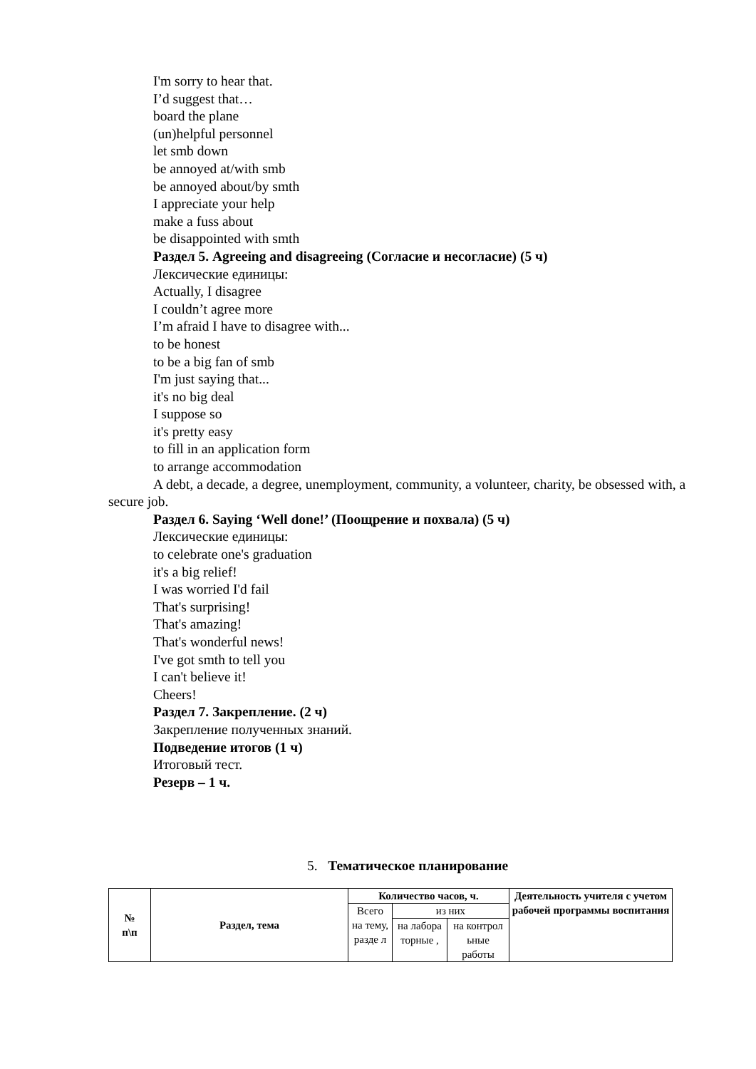I'm sorry to hear that.
I’d suggest that…
board the plane
(un)helpful personnel
let smb down
be annoyed at/with smb
be annoyed about/by smth
I appreciate your help
make a fuss about
be disappointed with smth
Раздел 5. Agreeing and disagreeing (Согласие и несогласие) (5 ч)
Лексические единицы:
Actually, I disagree
I couldn’t agree more
I’m afraid I have to disagree with...
to be honest
to be a big fan of smb
I'm just saying that...
it's no big deal
I suppose so
it's pretty easy
to fill in an application form
to arrange accommodation
A debt, a decade, a degree, unemployment, community, a volunteer, charity, be obsessed with, a secure job.
Раздел 6. Saying ‘Well done!’ (Поощрение и похвала) (5 ч)
Лексические единицы:
to celebrate one's graduation
it's a big relief!
I was worried I'd fail
That's surprising!
That's amazing!
That's wonderful news!
I've got smth to tell you
I can't believe it!
Cheers!
Раздел 7. Закрепление. (2 ч)
Закрепление полученных знаний.
Подведение итогов (1 ч)
Итоговый тест.
Резерв – 1 ч.
5. Тематическое планирование
| № п\п | Раздел, тема | Количество часов, ч. | | | Деятельность учителя с учетом рабочей программы воспитания |
| --- | --- | --- | --- | --- | --- |
| | | Всего на тему, разде л | из них | | |
| | | | на лабора торные , | на контрол ьные работы | |